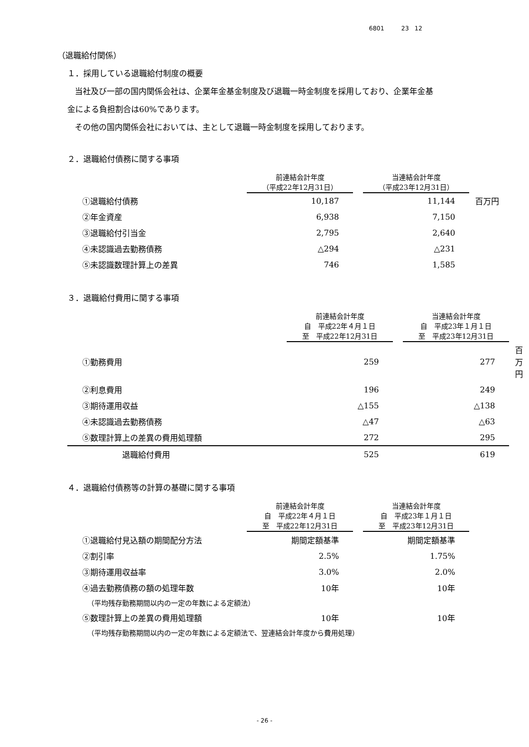6801 23 12
（退職給付関係）
１．採用している退職給付制度の概要
当社及び一部の国内関係会社は、企業年金基金制度及び退職一時金制度を採用しており、企業年金基
金による負担割合は60%であります。
その他の国内関係会社においては、主として退職一時金制度を採用しております。
２．退職給付債務に関する事項
| | 前連結会計年度 （平成22年12月31日） | | 当連結会計年度 （平成23年12月31日） | |
| --- | --- | --- | --- | --- |
| ①退職給付債務 | 10,187 | | 11,144 | 百万円 |
| ②年金資産 | 6,938 | | 7,150 | |
| ③退職給付引当金 | 2,795 | | 2,640 | |
| ④未認識過去勤務債務 | △294 | | △231 | |
| ⑤未認識数理計算上の差異 | 746 | | 1,585 | |
３．退職給付費用に関する事項
| | 前連結会計年度 自 平成22年４月１日 至 平成22年12月31日 | | 当連結会計年度 自 平成23年１月１日 至 平成23年12月31日 | |
| --- | --- | --- | --- | --- |
| ①勤務費用 | 259 | | 277 | 百万円 |
| ②利息費用 | 196 | | 249 | |
| ③期待運用収益 | △155 | | △138 | |
| ④未認識過去勤務債務 | △47 | | △63 | |
| ⑤数理計算上の差異の費用処理額 | 272 | | 295 | |
| 退職給付費用 | 525 | | 619 | |
４．退職給付債務等の計算の基礎に関する事項
| | 前連結会計年度 自 平成22年４月１日 至 平成22年12月31日 | | 当連結会計年度 自 平成23年１月１日 至 平成23年12月31日 | |
| --- | --- | --- | --- | --- |
| ①退職給付見込額の期間配分方法 | 期間定額基準 | | 期間定額基準 | |
| ②割引率 | 2.5% | | 1.75% | |
| ③期待運用収益率 | 3.0% | | 2.0% | |
| ④過去勤務債務の額の処理年数 | 10年 | | 10年 | |
| （平均残存勤務期間以内の一定の年数による定額法） | | | | |
| ⑤数理計算上の差異の費用処理額 | 10年 | | 10年 | |
| （平均残存勤務期間以内の一定の年数による定額法で、翌連結会計年度から費用処理） | | | | |
- 26 -